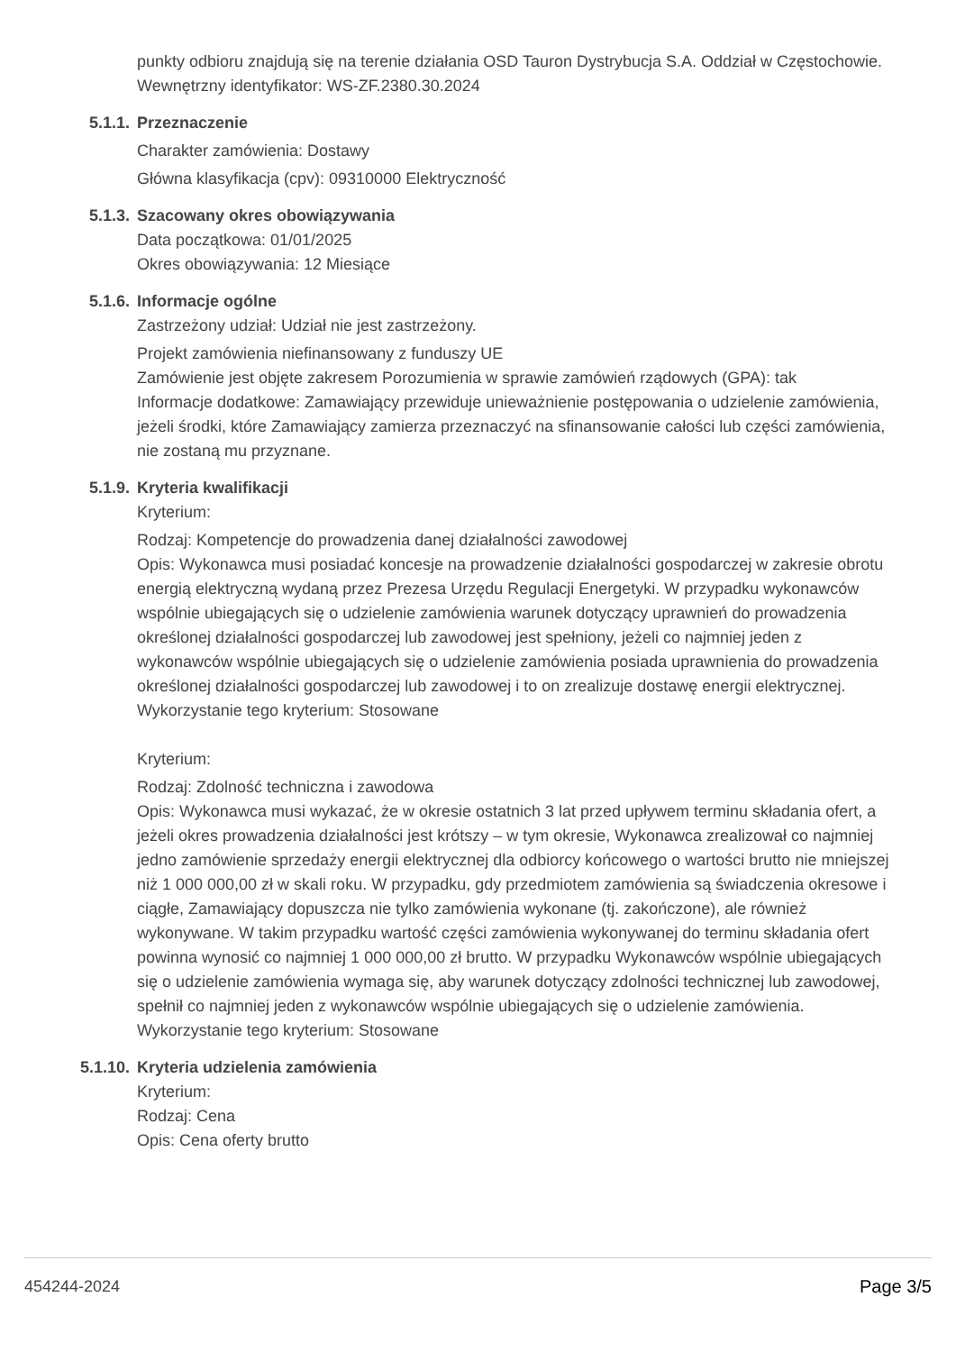punkty odbioru znajdują się na terenie działania OSD Tauron Dystrybucja S.A. Oddział w Częstochowie.
Wewnętrzny identyfikator: WS-ZF.2380.30.2024
5.1.1. Przeznaczenie
Charakter zamówienia: Dostawy
Główna klasyfikacja (cpv): 09310000 Elektryczność
5.1.3. Szacowany okres obowiązywania
Data początkowa: 01/01/2025
Okres obowiązywania: 12 Miesiące
5.1.6. Informacje ogólne
Zastrzeżony udział: Udział nie jest zastrzeżony.
Projekt zamówienia niefinansowany z funduszy UE
Zamówienie jest objęte zakresem Porozumienia w sprawie zamówień rządowych (GPA): tak
Informacje dodatkowe: Zamawiający przewiduje unieważnienie postępowania o udzielenie zamówienia, jeżeli środki, które Zamawiający zamierza przeznaczyć na sfinansowanie całości lub części zamówienia, nie zostaną mu przyznane.
5.1.9. Kryteria kwalifikacji
Kryterium:
Rodzaj: Kompetencje do prowadzenia danej działalności zawodowej
Opis: Wykonawca musi posiadać koncesje na prowadzenie działalności gospodarczej w zakresie obrotu energią elektryczną wydaną przez Prezesa Urzędu Regulacji Energetyki. W przypadku wykonawców wspólnie ubiegających się o udzielenie zamówienia warunek dotyczący uprawnień do prowadzenia określonej działalności gospodarczej lub zawodowej jest spełniony, jeżeli co najmniej jeden z wykonawców wspólnie ubiegających się o udzielenie zamówienia posiada uprawnienia do prowadzenia określonej działalności gospodarczej lub zawodowej i to on zrealizuje dostawę energii elektrycznej.
Wykorzystanie tego kryterium: Stosowane
Kryterium:
Rodzaj: Zdolność techniczna i zawodowa
Opis: Wykonawca musi wykazać, że w okresie ostatnich 3 lat przed upływem terminu składania ofert, a jeżeli okres prowadzenia działalności jest krótszy – w tym okresie, Wykonawca zrealizował co najmniej jedno zamówienie sprzedaży energii elektrycznej dla odbiorcy końcowego o wartości brutto nie mniejszej niż 1 000 000,00 zł w skali roku. W przypadku, gdy przedmiotem zamówienia są świadczenia okresowe i ciągłe, Zamawiający dopuszcza nie tylko zamówienia wykonane (tj. zakończone), ale również wykonywane. W takim przypadku wartość części zamówienia wykonywanej do terminu składania ofert powinna wynosić co najmniej 1 000 000,00 zł brutto. W przypadku Wykonawców wspólnie ubiegających się o udzielenie zamówienia wymaga się, aby warunek dotyczący zdolności technicznej lub zawodowej, spełnił co najmniej jeden z wykonawców wspólnie ubiegających się o udzielenie zamówienia.
Wykorzystanie tego kryterium: Stosowane
5.1.10. Kryteria udzielenia zamówienia
Kryterium:
Rodzaj: Cena
Opis: Cena oferty brutto
454244-2024 Page 3/5